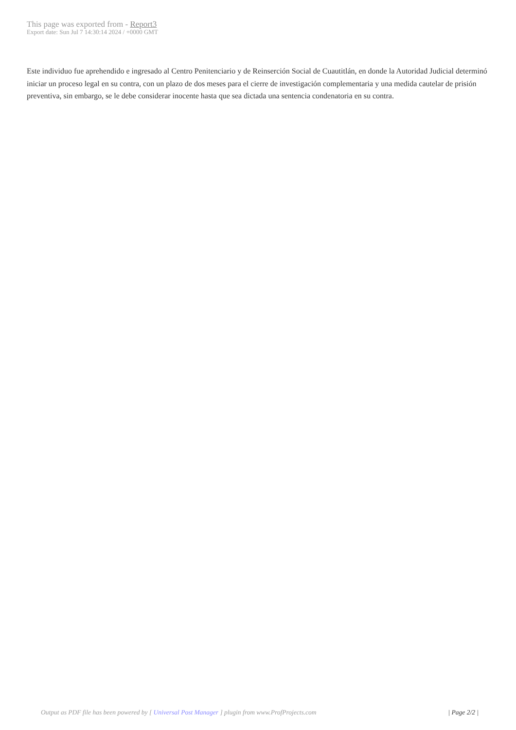This page was exported from - Report3
Export date: Sun Jul 7 14:30:14 2024 / +0000 GMT
Este individuo fue aprehendido e ingresado al Centro Penitenciario y de Reinserción Social de Cuautitlán, en donde la Autoridad Judicial determinó iniciar un proceso legal en su contra, con un plazo de dos meses para el cierre de investigación complementaria y una medida cautelar de prisión preventiva, sin embargo, se le debe considerar inocente hasta que sea dictada una sentencia condenatoria en su contra.
Output as PDF file has been powered by [ Universal Post Manager ] plugin from www.ProfProjects.com
| Page 2/2 |